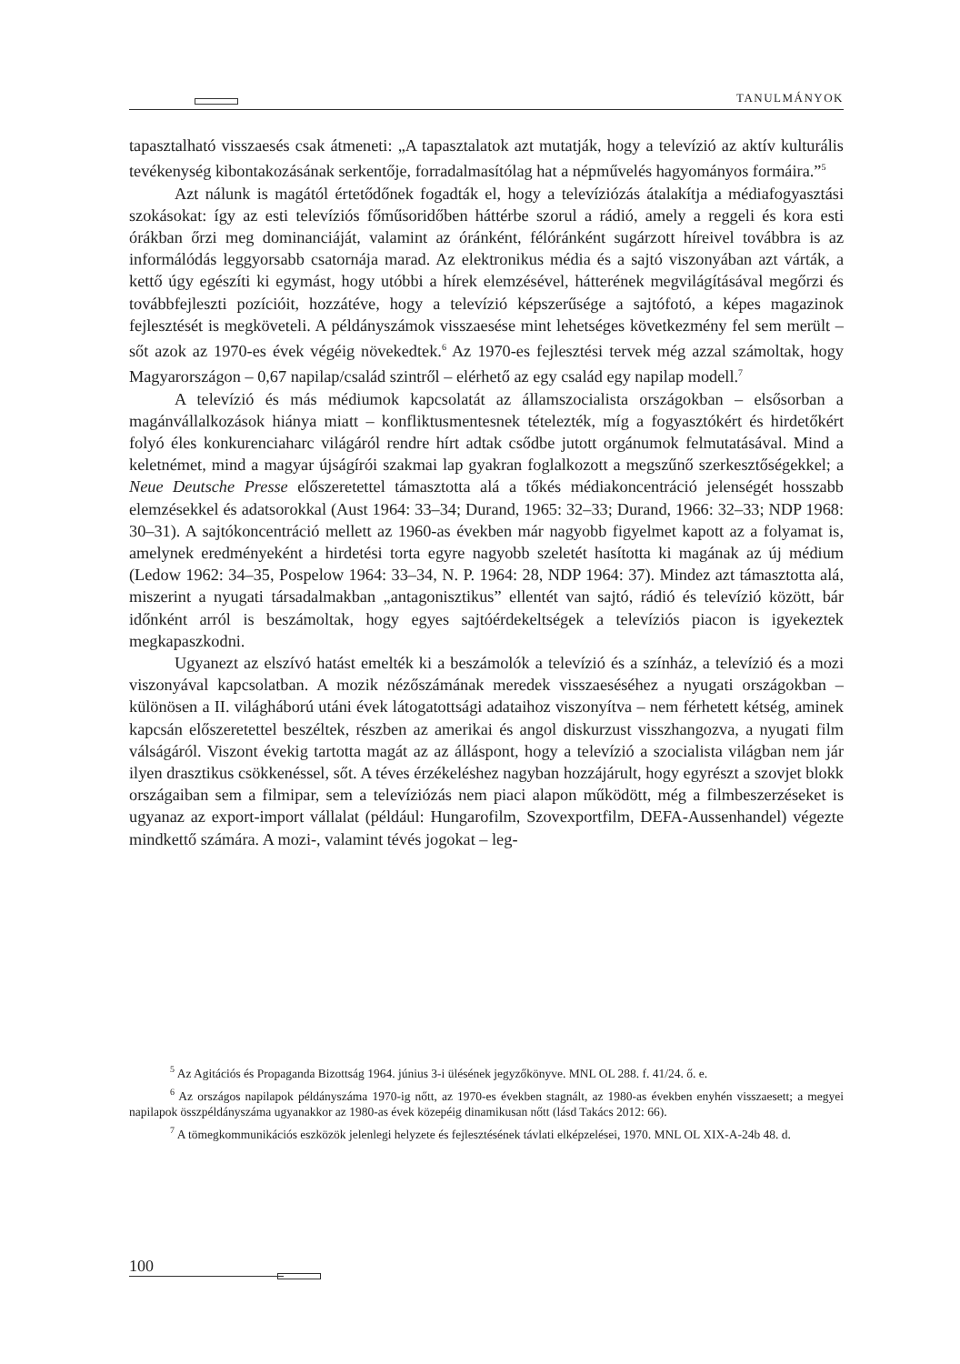TANULMÁNYOK
tapasztalható visszaesés csak átmeneti: „A tapasztalatok azt mutatják, hogy a televízió az aktív kulturális tevékenység kibontakozásának serkentője, forradalmasítólag hat a népművelés hagyományos formáira.”<sup>5</sup>
Azt nálunk is magától értetődőnek fogadták el, hogy a televíziózás átalakítja a médiafogyasztási szokásokat: így az esti televíziós főműsoridőben háttérbe szorul a rádió, amely a reggeli és kora esti órákban őrzi meg dominanciáját, valamint az óránként, félóránként sugárzott híreivel továbbra is az informálódás leggyorsabb csatornája marad. Az elektronikus média és a sajtó viszonyában azt várták, a kettő úgy egészíti ki egymást, hogy utóbbi a hírek elemzésével, hátterének megvilágításával megőrzi és továbbfejleszti pozícióit, hozzátéve, hogy a televízió képszerűsége a sajtófotó, a képes magazinok fejlesztését is megköveteli. A példányszámok visszaesése mint lehetséges következmény fel sem merült – sőt azok az 1970-es évek végéig növekedtek.<sup>6</sup> Az 1970-es fejlesztési tervek még azzal számoltak, hogy Magyarországon – 0,67 napilap/család szintről – elérhető az egy család egy napilap modell.<sup>7</sup>
A televízió és más médiumok kapcsolatát az államszocialista országokban – elsősorban a magánvállalkozások hiánya miatt – konfliktusmentesnek tételezték, míg a fogyasztókért és hirdetőkért folyó éles konkurenciaharc világáról rendre hírt adtak csődbe jutott orgánumok felmutatásával. Mind a keletnémet, mind a magyar újságírói szakmai lap gyakran foglalkozott a megszűnő szerkesztőségekkel; a Neue Deutsche Presse előszeretettel támasztotta alá a tőkés médiakoncentráció jelenségét hosszabb elemzésekkel és adatsorokkal (Aust 1964: 33–34; Durand, 1965: 32–33; Durand, 1966: 32–33; NDP 1968: 30–31). A sajtókoncentráció mellett az 1960-as években már nagyobb figyelmet kapott az a folyamat is, amelynek eredményeként a hirdetési torta egyre nagyobb szeletét hasította ki magának az új médium (Ledow 1962: 34–35, Pospelow 1964: 33–34, N. P. 1964: 28, NDP 1964: 37). Mindez azt támasztotta alá, miszerint a nyugati társadalmakban „antagonisztikus” ellentét van sajtó, rádió és televízió között, bár időnként arról is beszámoltak, hogy egyes sajtóérdekeltségek a televíziós piacon is igyekeztek megkapaszkodni.
Ugyanezt az elszívó hatást emelték ki a beszámolók a televízió és a színház, a televízió és a mozi viszonyával kapcsolatban. A mozik nézőszámának meredek visszaeséséhez a nyugati országokban – különösen a II. világháború utáni évek látogatottsági adataihoz viszonyítva – nem férhetett kétség, aminek kapcsán előszeretettel beszéltek, részben az amerikai és angol diskurzust visszhangozva, a nyugati film válságáról. Viszont évekig tartotta magát az az álláspont, hogy a televízió a szocialista világban nem jár ilyen drasztikus csökkenéssel, sőt. A téves érzékeléshez nagyban hozzájárult, hogy egyrészt a szovjet blokk országaiban sem a filmipar, sem a televíziózás nem piaci alapon működött, még a filmbeszerzéseket is ugyanaz az export-import vállalat (például: Hungarofilm, Szovexportfilm, DEFA-Aussenhandel) végezte mindkettő számára. A mozi-, valamint tévés jogokat – leg-
<sup>5</sup> Az Agitációs és Propaganda Bizottság 1964. június 3-i ülésének jegyzőkönyve. MNL OL 288. f. 41/24. ő. e.
<sup>6</sup> Az országos napilapok példányszáma 1970-ig nőtt, az 1970-es években stagnált, az 1980-as években enyhén visszaesett; a megyei napilapok összpéldányszáma ugyanakkor az 1980-as évek közepéig dinamikusan nőtt (lásd Takács 2012: 66).
<sup>7</sup> A tömegkommunikációs eszközök jelenlegi helyzete és fejlesztésének távlati elképzelései, 1970. MNL OL XIX-A-24b 48. d.
100